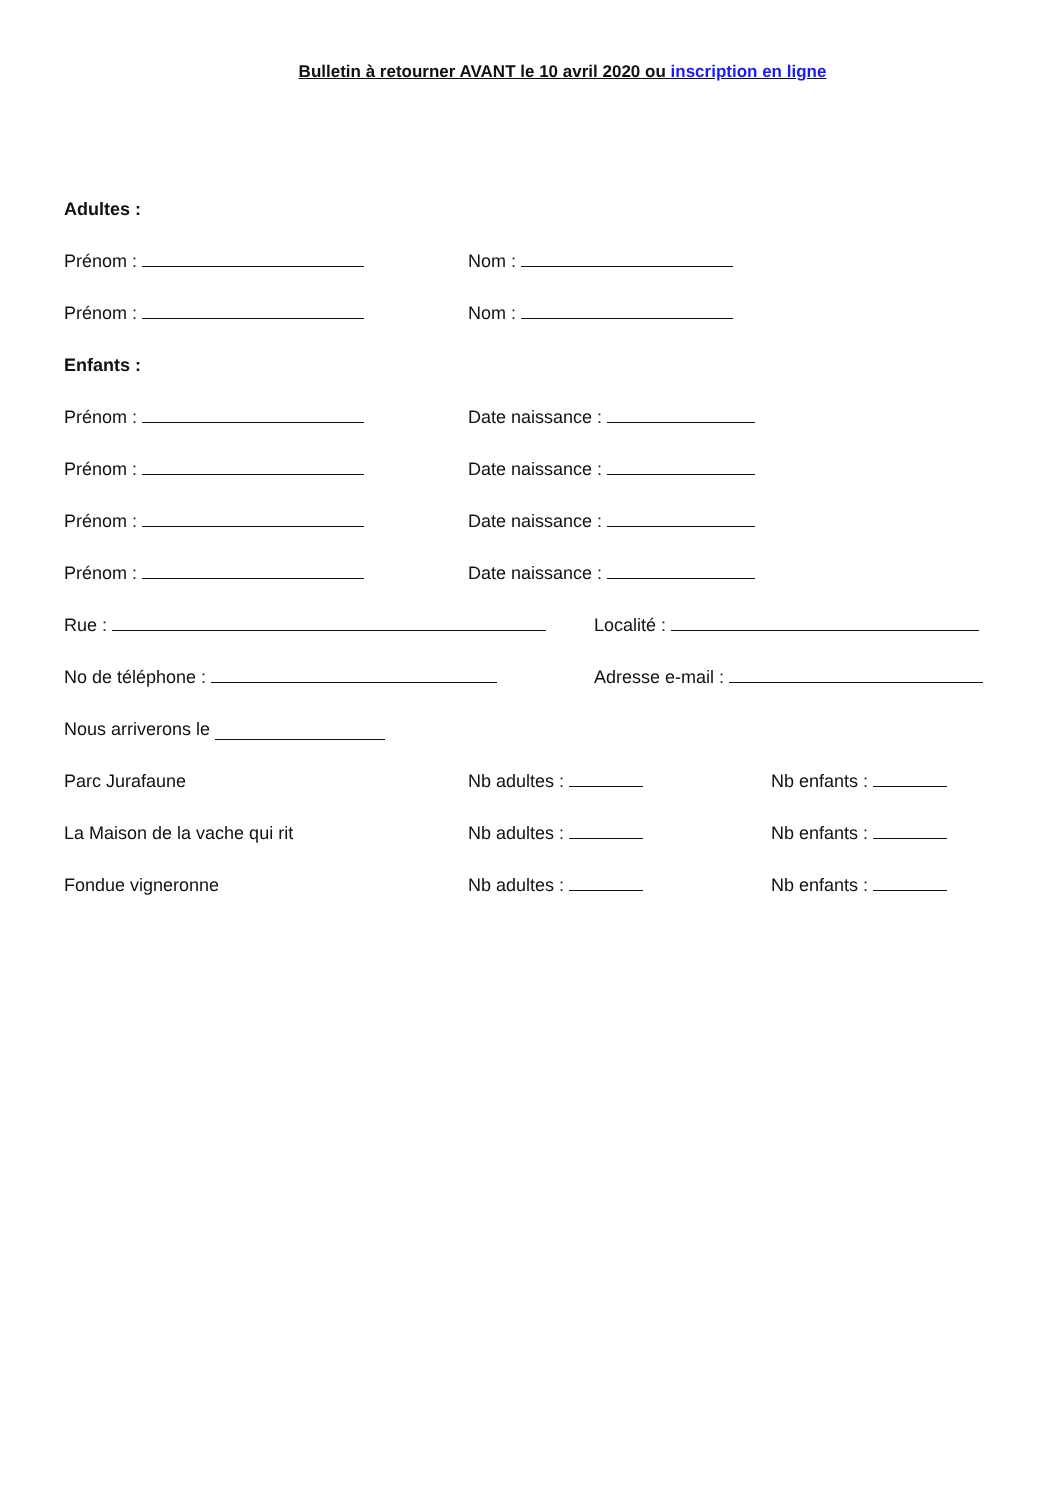Bulletin à retourner AVANT le 10 avril 2020 ou inscription en ligne
Adultes :
Prénom :
Nom :
Prénom :
Nom :
Enfants :
Prénom :
Date naissance :
Prénom :
Date naissance :
Prénom :
Date naissance :
Prénom :
Date naissance :
Rue :
Localité :
No de téléphone :
Adresse e-mail :
Nous arriverons le
Parc Jurafaune
Nb adultes :
Nb enfants :
La Maison de la vache qui rit
Nb adultes :
Nb enfants :
Fondue vigneronne
Nb adultes :
Nb enfants :